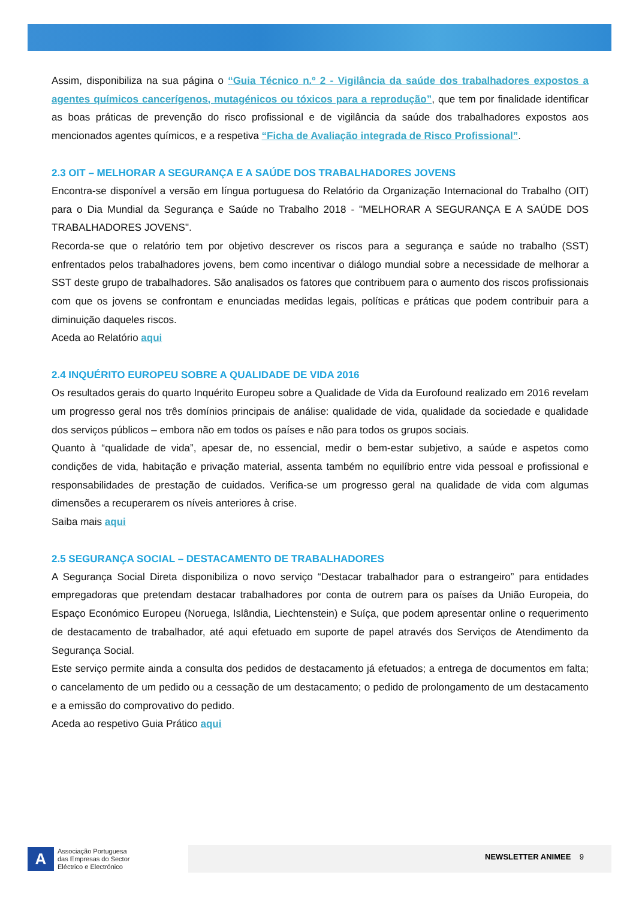Assim, disponibiliza na sua página o “Guia Técnico n.º 2 - Vigilância da saúde dos trabalhadores expostos a agentes químicos cancerígenos, mutagénicos ou tóxicos para a reprodução”, que tem por finalidade identificar as boas práticas de prevenção do risco profissional e de vigilância da saúde dos trabalhadores expostos aos mencionados agentes químicos, e a respetiva “Ficha de Avaliação integrada de Risco Profissional”.
2.3 OIT – MELHORAR A SEGURANÇA E A SAÚDE DOS TRABALHADORES JOVENS
Encontra-se disponível a versão em língua portuguesa do Relatório da Organização Internacional do Trabalho (OIT) para o Dia Mundial da Segurança e Saúde no Trabalho 2018 - "MELHORAR A SEGURANÇA E A SAÚDE DOS TRABALHADORES JOVENS".
Recorda-se que o relatório tem por objetivo descrever os riscos para a segurança e saúde no trabalho (SST) enfrentados pelos trabalhadores jovens, bem como incentivar o diálogo mundial sobre a necessidade de melhorar a SST deste grupo de trabalhadores. São analisados os fatores que contribuem para o aumento dos riscos profissionais com que os jovens se confrontam e enunciadas medidas legais, políticas e práticas que podem contribuir para a diminuição daqueles riscos.
Aceda ao Relatório aqui
2.4 INQUÉRITO EUROPEU SOBRE A QUALIDADE DE VIDA 2016
Os resultados gerais do quarto Inquérito Europeu sobre a Qualidade de Vida da Eurofound realizado em 2016 revelam um progresso geral nos três domínios principais de análise: qualidade de vida, qualidade da sociedade e qualidade dos serviços públicos – embora não em todos os países e não para todos os grupos sociais.
Quanto à “qualidade de vida”, apesar de, no essencial, medir o bem-estar subjetivo, a saúde e aspetos como condições de vida, habitação e privação material, assenta também no equilíbrio entre vida pessoal e profissional e responsabilidades de prestação de cuidados. Verifica-se um progresso geral na qualidade de vida com algumas dimensões a recuperarem os níveis anteriores à crise.
Saiba mais aqui
2.5 SEGURANÇA SOCIAL – DESTACAMENTO DE TRABALHADORES
A Segurança Social Direta disponibiliza o novo serviço “Destacar trabalhador para o estrangeiro” para entidades empregadoras que pretendam destacar trabalhadores por conta de outrem para os países da União Europeia, do Espaço Económico Europeu (Noruega, Islândia, Liechtenstein) e Suíça, que podem apresentar online o requerimento de destacamento de trabalhador, até aqui efetuado em suporte de papel através dos Serviços de Atendimento da Segurança Social.
Este serviço permite ainda a consulta dos pedidos de destacamento já efetuados; a entrega de documentos em falta; o cancelamento de um pedido ou a cessação de um destacamento; o pedido de prolongamento de um destacamento e a emissão do comprovativo do pedido.
Aceda ao respetivo Guia Prático aqui
A
Associação Portuguesa
das Empresas do Sector
Eléctrico e Electrónico
NEWSLETTER ANIMEE 9